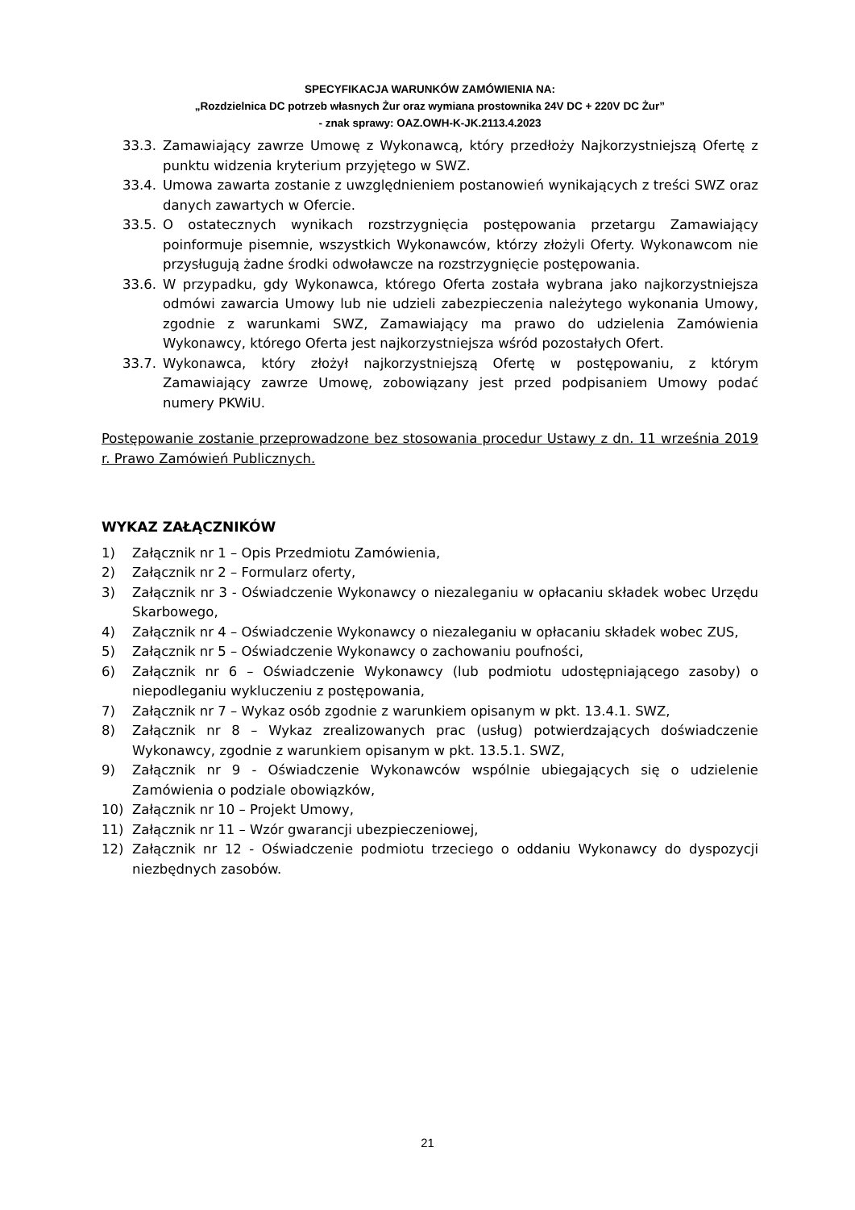SPECYFIKACJA WARUNKÓW ZAMÓWIENIA NA:
„Rozdzielnica DC potrzeb własnych Żur oraz wymiana prostownika 24V DC + 220V DC Żur”
- znak sprawy: OAZ.OWH-K-JK.2113.4.2023
33.3. Zamawiający zawrze Umowę z Wykonawcą, który przedłoży Najkorzystniejszą Ofertę z punktu widzenia kryterium przyjętego w SWZ.
33.4. Umowa zawarta zostanie z uwzględnieniem postanowień wynikających z treści SWZ oraz danych zawartych w Ofercie.
33.5. O ostatecznych wynikach rozstrzygnięcia postępowania przetargu Zamawiający poinformuje pisemnie, wszystkich Wykonawców, którzy złożyli Oferty. Wykonawcom nie przysługują żadne środki odwoławcze na rozstrzygnięcie postępowania.
33.6. W przypadku, gdy Wykonawca, którego Oferta została wybrana jako najkorzystniejsza odmówi zawarcia Umowy lub nie udzieli zabezpieczenia należytego wykonania Umowy, zgodnie z warunkami SWZ, Zamawiający ma prawo do udzielenia Zamówienia Wykonawcy, którego Oferta jest najkorzystniejsza wśród pozostałych Ofert.
33.7. Wykonawca, który złożył najkorzystniejszą Ofertę w postępowaniu, z którym Zamawiający zawrze Umowę, zobowiązany jest przed podpisaniem Umowy podać numery PKWiU.
Postępowanie zostanie przeprowadzone bez stosowania procedur Ustawy z dn. 11 września 2019 r. Prawo Zamówień Publicznych.
WYKAZ ZAŁĄCZNIKÓW
1) Załącznik nr 1 – Opis Przedmiotu Zamówienia,
2) Załącznik nr 2 – Formularz oferty,
3) Załącznik nr 3 - Oświadczenie Wykonawcy o niezaleganiu w opłacaniu składek wobec Urzędu Skarbowego,
4) Załącznik nr 4 – Oświadczenie Wykonawcy o niezaleganiu w opłacaniu składek wobec ZUS,
5) Załącznik nr 5 – Oświadczenie Wykonawcy o zachowaniu poufności,
6) Załącznik nr 6 – Oświadczenie Wykonawcy (lub podmiotu udostępniającego zasoby) o niepodleganiu wykluczeniu z postępowania,
7) Załącznik nr 7 – Wykaz osób zgodnie z warunkiem opisanym w pkt. 13.4.1. SWZ,
8) Załącznik nr 8 – Wykaz zrealizowanych prac (usług) potwierdzających doświadczenie Wykonawcy, zgodnie z warunkiem opisanym w pkt. 13.5.1. SWZ,
9) Załącznik nr 9 - Oświadczenie Wykonawców wspólnie ubiegających się o udzielenie Zamówienia o podziale obowiązków,
10) Załącznik nr 10 – Projekt Umowy,
11) Załącznik nr 11 – Wzór gwarancji ubezpieczeniowej,
12) Załącznik nr 12 - Oświadczenie podmiotu trzeciego o oddaniu Wykonawcy do dyspozycji niezbędnych zasobów.
21